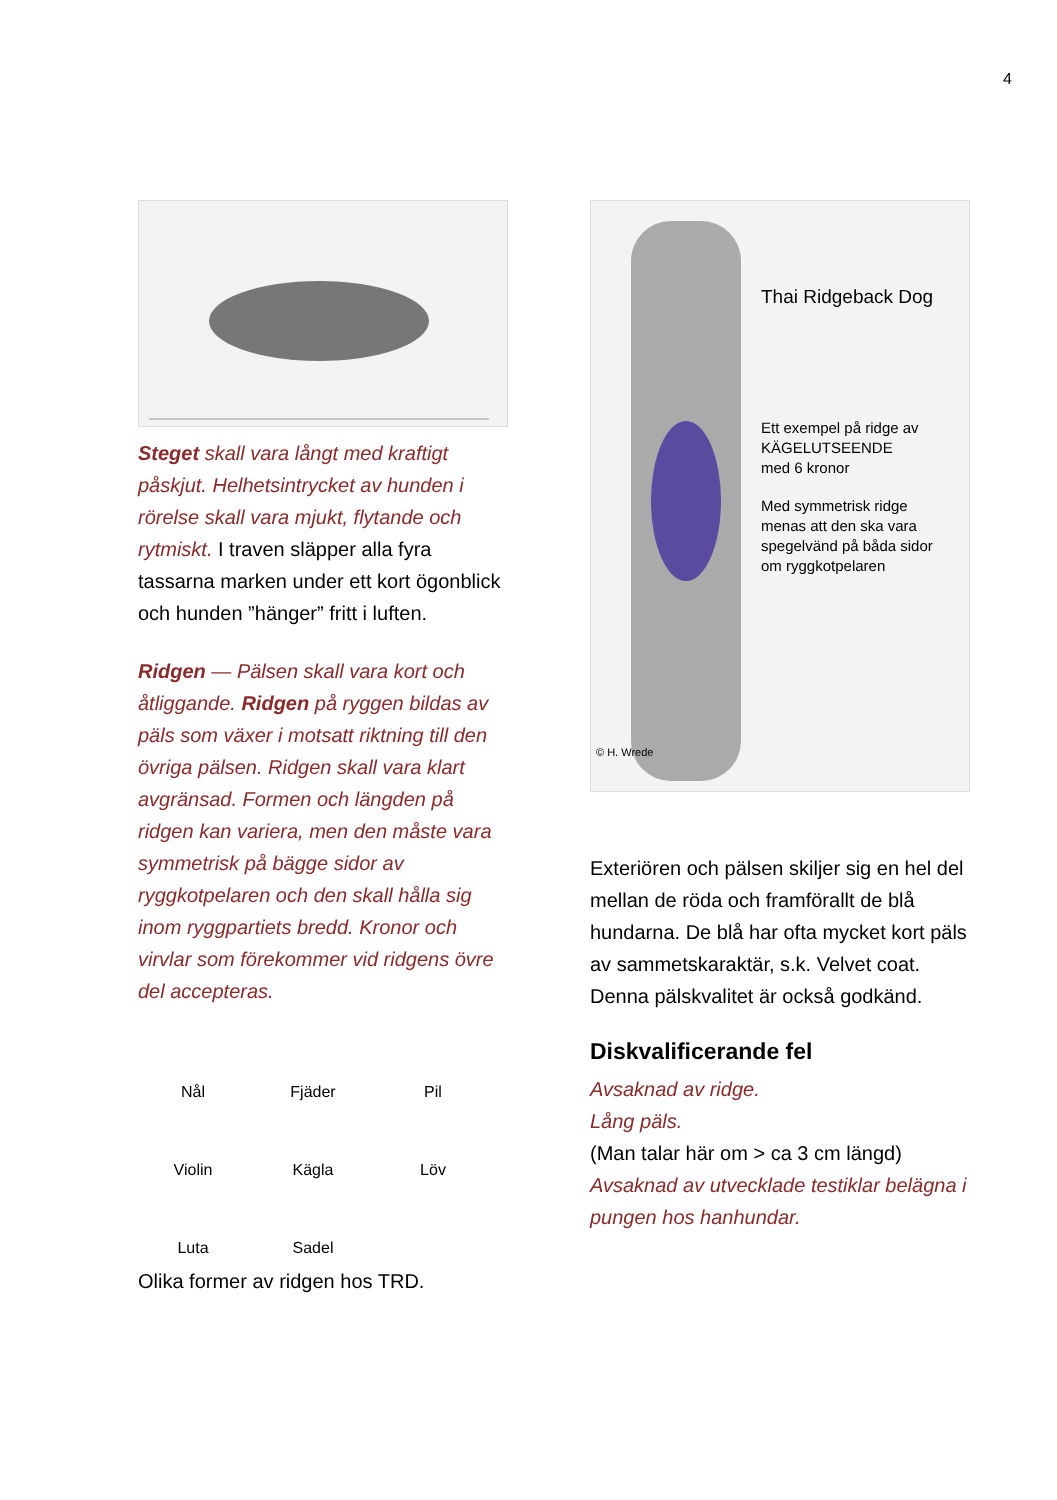4
Steget skall vara långt med kraftigt påskjut. Helhetsintrycket av hunden i rörelse skall vara mjukt, flytande och rytmiskt. I traven släpper alla fyra tassarna marken under ett kort ögonblick och hunden ”hänger” fritt i luften.
Ridgen — Pälsen skall vara kort och åtliggande. Ridgen på ryggen bildas av päls som växer i motsatt riktning till den övriga pälsen. Ridgen skall vara klart avgränsad. Formen och längden på ridgen kan variera, men den måste vara symmetrisk på bägge sidor av ryggkotpelaren och den skall hålla sig inom ryggpartiets bredd. Kronor och virvlar som förekommer vid ridgens övre del accepteras.
Nål
Fjäder
Pil
Violin
Kägla
Löv
Luta
Sadel
Olika former av ridgen hos TRD.
Thai Ridgeback Dog
Ett exempel på ridge av
KÄGELUTSEENDE
med 6 kronor
Med symmetrisk ridge
menas att den ska vara
spegelvänd på båda sidor
om ryggkotpelaren
© H. Wrede
Exteriören och pälsen skiljer sig en hel del mellan de röda och framförallt de blå hundarna. De blå har ofta mycket kort päls av sammetskaraktär, s.k. Velvet coat. Denna pälskvalitet är också godkänd.
Diskvalificerande fel
Avsaknad av ridge.
Lång päls.
(Man talar här om > ca 3 cm längd)
Avsaknad av utvecklade testiklar belägna i pungen hos hanhundar.